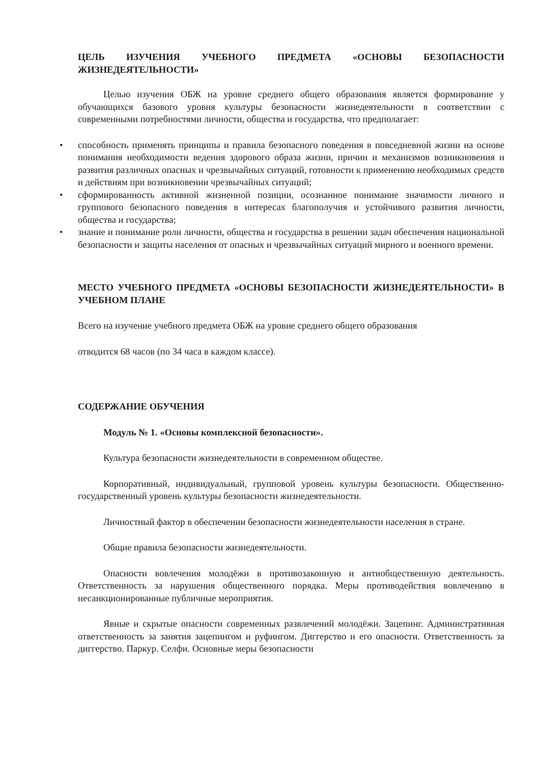ЦЕЛЬ ИЗУЧЕНИЯ УЧЕБНОГО ПРЕДМЕТА «ОСНОВЫ БЕЗОПАСНОСТИ ЖИЗНЕДЕЯТЕЛЬНОСТИ»
Целью изучения ОБЖ на уровне среднего общего образования является формирование у обучающихся базового уровня культуры безопасности жизнедеятельности в соответствии с современными потребностями личности, общества и государства, что предполагает:
• способность применять принципы и правила безопасного поведения в повседневной жизни на основе понимания необходимости ведения здорового образа жизни, причин и механизмов возникновения и развития различных опасных и чрезвычайных ситуаций, готовности к применению необходимых средств и действиям при возникновении чрезвычайных ситуаций;
• сформированность активной жизненной позиции, осознанное понимание значимости личного и группового безопасного поведения в интересах благополучия и устойчивого развития личности, общества и государства;
• знание и понимание роли личности, общества и государства в решении задач обеспечения национальной безопасности и защиты населения от опасных и чрезвычайных ситуаций мирного и военного времени.
МЕСТО УЧЕБНОГО ПРЕДМЕТА «ОСНОВЫ БЕЗОПАСНОСТИ ЖИЗНЕДЕЯТЕЛЬНОСТИ» В УЧЕБНОМ ПЛАНЕ
Всего на изучение учебного предмета ОБЖ на уровне среднего общего образования
отводится 68 часов (по 34 часа в каждом классе).
СОДЕРЖАНИЕ ОБУЧЕНИЯ
Модуль № 1. «Основы комплексной безопасности».
Культура безопасности жизнедеятельности в современном обществе.
Корпоративный, индивидуальный, групповой уровень культуры безопасности. Общественно-государственный уровень культуры безопасности жизнедеятельности.
Личностный фактор в обеспечении безопасности жизнедеятельности населения в стране.
Общие правила безопасности жизнедеятельности.
Опасности вовлечения молодёжи в противозаконную и антиобщественную деятельность. Ответственность за нарушения общественного порядка. Меры противодействия вовлечению в несанкционированные публичные мероприятия.
Явные и скрытые опасности современных развлечений молодёжи. Зацепинг. Административная ответственность за занятия зацепингом и руфингом. Диггерство и его опасности. Ответственность за диггерство. Паркур. Селфи. Основные меры безопасности